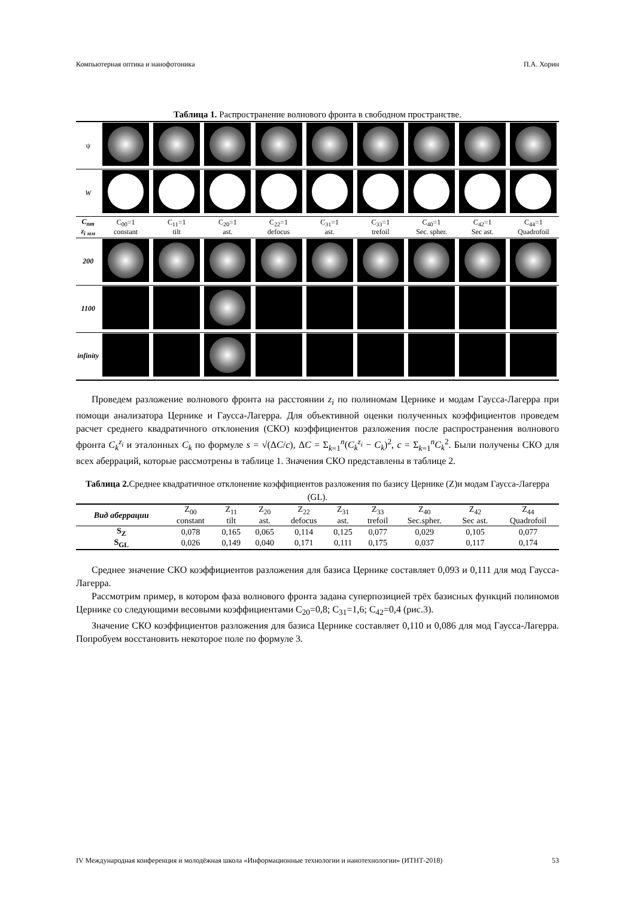Компьютерная оптика и нанофотоника П.А. Хорин
Таблица 1. Распространение волнового фронта в свободном пространстве.
| ψ | | | | | | | | | |
| W | | | | | | | | | |
| C<sub>nm</sub> z<sub>i мм</sub> | C<sub>00</sub>=1 constant | C<sub>11</sub>=1 tilt | C<sub>20</sub>=1 ast. | C<sub>22</sub>=1 defocus | C<sub>31</sub>=1 ast. | C<sub>33</sub>=1 trefoil | C<sub>40</sub>=1 Sec. spher. | C<sub>42</sub>=1 Sec ast. | C<sub>44</sub>=1 Quadrofoil |
| 200 | | | | | | | | | |
| 1100 | | | | | | | | | |
| infinity | | | | | | | | | |
Проведем разложение волнового фронта на расстоянии z<sub>i</sub> по полиномам Цернике и модам Гаусса-Лагерра при помощи анализатора Цернике и Гаусса-Лагерра. Для объективной оценки полученных коэффициентов проведем расчет среднего квадратичного отклонения (СКО) коэффициентов разложения после распространения волнового фронта C<sub>k</sub><sup>z<sub>i</sub></sup> и эталонных C<sub>k</sub> по формуле s = √(ΔC/c), ΔC = Σ<sub>k=1</sub><sup>n</sup>(C<sub>k</sub><sup>z<sub>i</sub></sup> − C<sub>k</sub>)<sup>2</sup>, c = Σ<sub>k=1</sub><sup>n</sup>C<sub>k</sub><sup>2</sup>. Были получены СКО для всех аберраций, которые рассмотрены в таблице 1. Значения СКО представлены в таблице 2.
Таблица 2. Среднее квадратичное отклонение коэффициентов разложения по базису Цернике (Z)и модам Гаусса-Лагерра (GL).
| Вид аберрации | Z<sub>00</sub> constant | Z<sub>11</sub> tilt | Z<sub>20</sub> ast. | Z<sub>22</sub> defocus | Z<sub>31</sub> ast. | Z<sub>33</sub> trefoil | Z<sub>40</sub> Sec.spher. | Z<sub>42</sub> Sec ast. | Z<sub>44</sub> Quadrofoil |
| --- | --- | --- | --- | --- | --- | --- | --- | --- | --- |
| S<sub>Z</sub> | 0,078 | 0,165 | 0,065 | 0,114 | 0,125 | 0,077 | 0,029 | 0,105 | 0,077 |
| S<sub>GL</sub> | 0,026 | 0,149 | 0,040 | 0,171 | 0,111 | 0,175 | 0,037 | 0,117 | 0,174 |
Среднее значение СКО коэффициентов разложения для базиса Цернике составляет 0,093 и 0,111 для мод Гаусса-Лагерра.
Рассмотрим пример, в котором фаза волнового фронта задана суперпозицией трёх базисных функций полиномов Цернике со следующими весовыми коэффициентами C<sub>20</sub>=0,8; C<sub>31</sub>=1,6; C<sub>42</sub>=0,4 (рис.3).
Значение СКО коэффициентов разложения для базиса Цернике составляет 0,110 и 0,086 для мод Гаусса-Лагерра. Попробуем восстановить некоторое поле по формуле 3.
IV Международная конференция и молодёжная школа «Информационные технологии и нанотехнологии» (ИТНТ-2018) 53